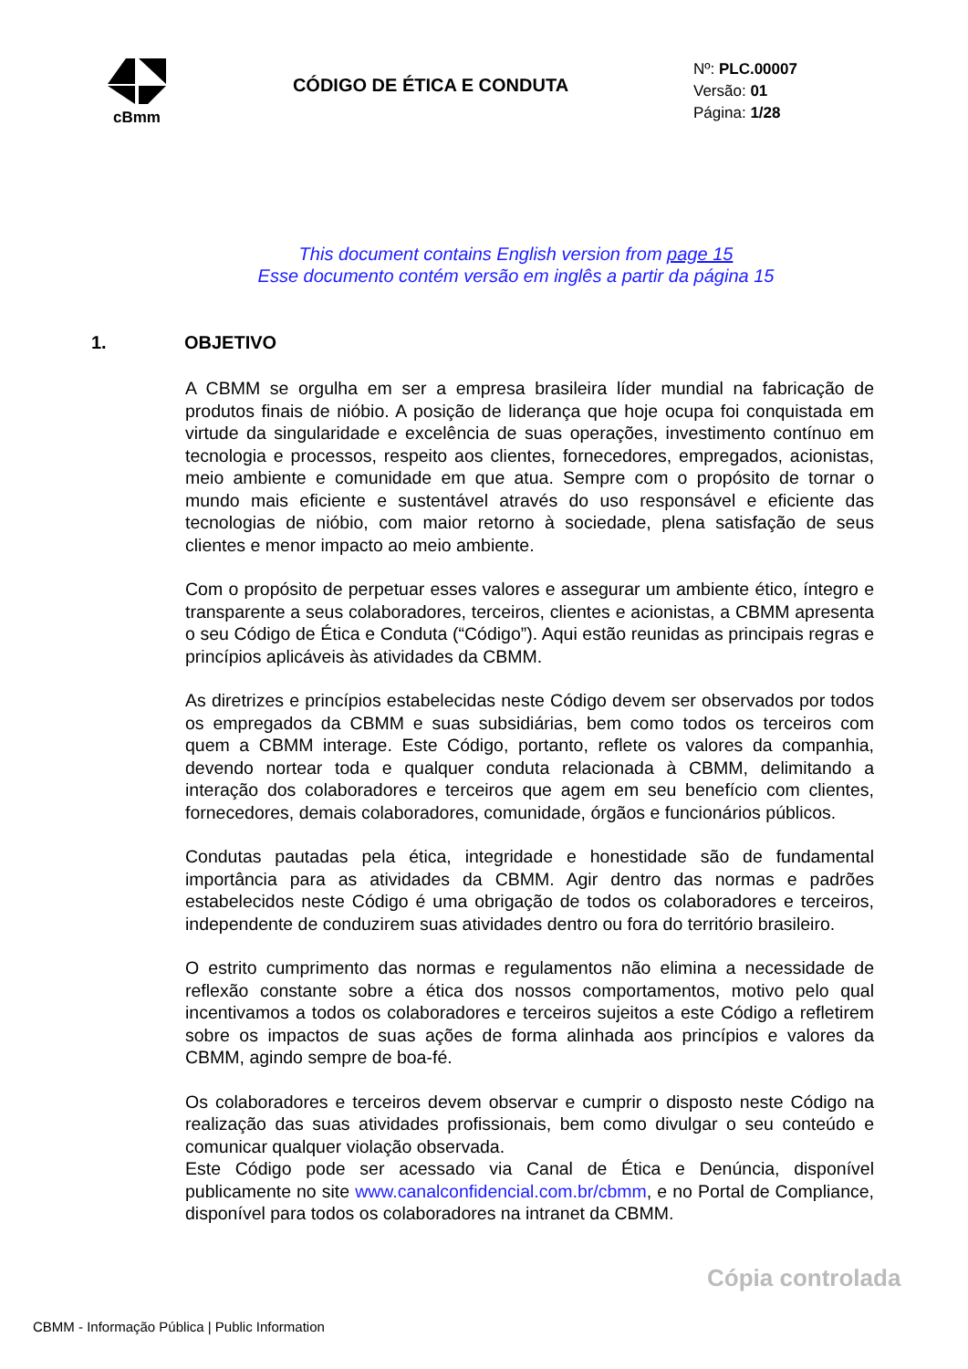cBmm
CÓDIGO DE ÉTICA E CONDUTA
Nº: PLC.00007
Versão: 01
Página: 1/28
This document contains English version from page 15
Esse documento contém versão em inglês a partir da página 15
1. OBJETIVO
A CBMM se orgulha em ser a empresa brasileira líder mundial na fabricação de produtos finais de nióbio. A posição de liderança que hoje ocupa foi conquistada em virtude da singularidade e excelência de suas operações, investimento contínuo em tecnologia e processos, respeito aos clientes, fornecedores, empregados, acionistas, meio ambiente e comunidade em que atua. Sempre com o propósito de tornar o mundo mais eficiente e sustentável através do uso responsável e eficiente das tecnologias de nióbio, com maior retorno à sociedade, plena satisfação de seus clientes e menor impacto ao meio ambiente.
Com o propósito de perpetuar esses valores e assegurar um ambiente ético, íntegro e transparente a seus colaboradores, terceiros, clientes e acionistas, a CBMM apresenta o seu Código de Ética e Conduta (“Código”). Aqui estão reunidas as principais regras e princípios aplicáveis às atividades da CBMM.
As diretrizes e princípios estabelecidas neste Código devem ser observados por todos os empregados da CBMM e suas subsidiárias, bem como todos os terceiros com quem a CBMM interage. Este Código, portanto, reflete os valores da companhia, devendo nortear toda e qualquer conduta relacionada à CBMM, delimitando a interação dos colaboradores e terceiros que agem em seu benefício com clientes, fornecedores, demais colaboradores, comunidade, órgãos e funcionários públicos.
Condutas pautadas pela ética, integridade e honestidade são de fundamental importância para as atividades da CBMM. Agir dentro das normas e padrões estabelecidos neste Código é uma obrigação de todos os colaboradores e terceiros, independente de conduzirem suas atividades dentro ou fora do território brasileiro.
O estrito cumprimento das normas e regulamentos não elimina a necessidade de reflexão constante sobre a ética dos nossos comportamentos, motivo pelo qual incentivamos a todos os colaboradores e terceiros sujeitos a este Código a refletirem sobre os impactos de suas ações de forma alinhada aos princípios e valores da CBMM, agindo sempre de boa-fé.
Os colaboradores e terceiros devem observar e cumprir o disposto neste Código na realização das suas atividades profissionais, bem como divulgar o seu conteúdo e comunicar qualquer violação observada.
Este Código pode ser acessado via Canal de Ética e Denúncia, disponível publicamente no site www.canalconfidencial.com.br/cbmm, e no Portal de Compliance, disponível para todos os colaboradores na intranet da CBMM.
Cópia controlada
CBMM - Informação Pública | Public Information